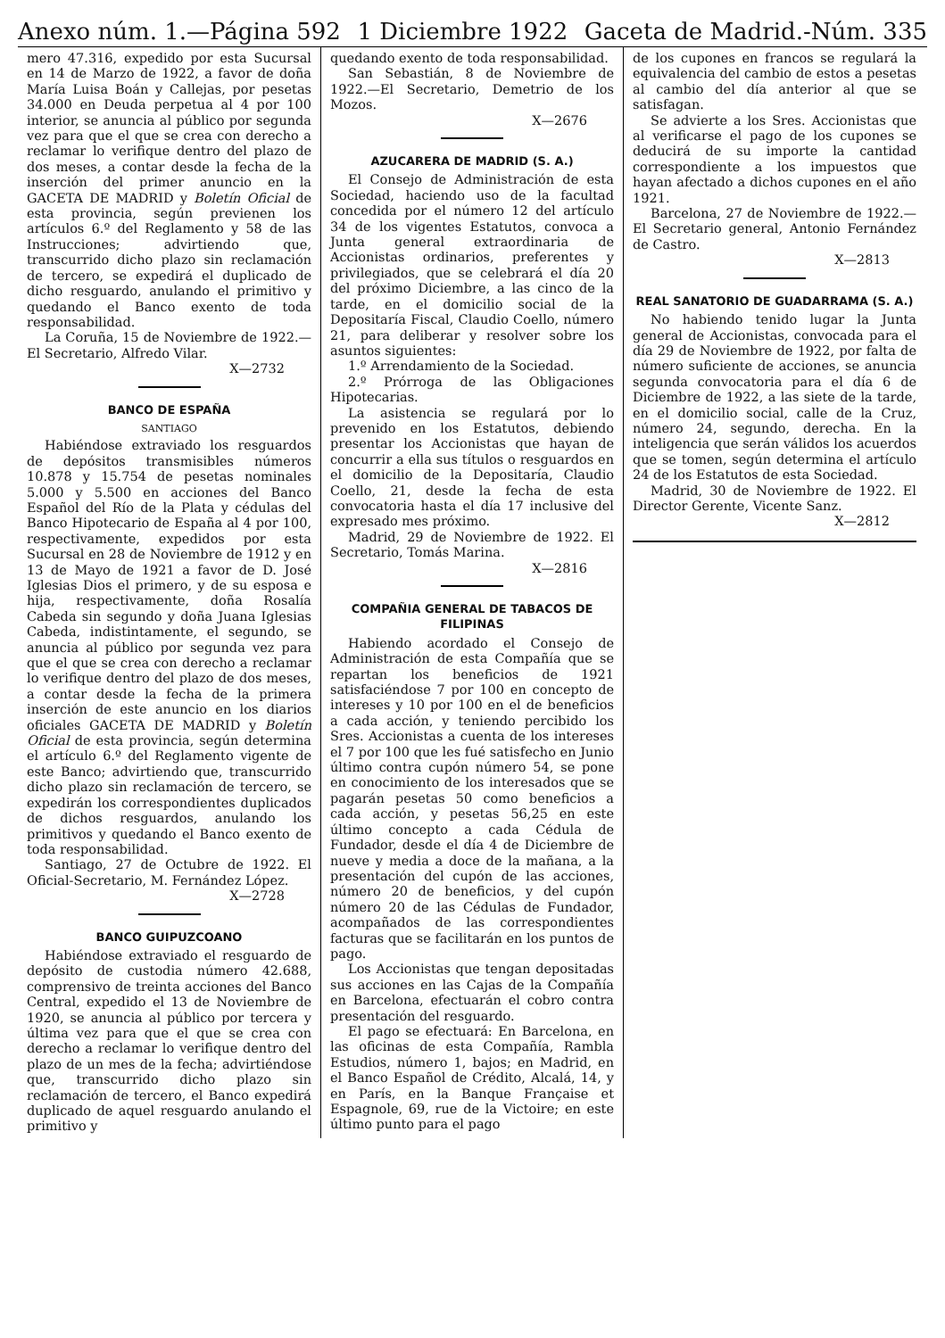Anexo núm. 1.—Página 592 1 Diciembre 1922 Gaceta de Madrid.-Núm. 335
mero 47.316, expedido por esta Sucursal en 14 de Marzo de 1922, a favor de doña María Luisa Boán y Callejas, por pesetas 34.000 en Deuda perpetua al 4 por 100 interior, se anuncia al público por segunda vez para que el que se crea con derecho a reclamar lo verifique dentro del plazo de dos meses, a contar desde la fecha de la inserción del primer anuncio en la GACETA DE MADRID y Boletín Oficial de esta provincia, según previenen los artículos 6.º del Reglamento y 58 de las Instrucciones; advirtiendo que, transcurrido dicho plazo sin reclamación de tercero, se expedirá el duplicado de dicho resguardo, anulando el primitivo y quedando el Banco exento de toda responsabilidad.
La Coruña, 15 de Noviembre de 1922.—El Secretario, Alfredo Vilar.
X—2732
BANCO DE ESPAÑA
SANTIAGO
Habiéndose extraviado los resguardos de depósitos transmisibles números 10.878 y 15.754 de pesetas nominales 5.000 y 5.500 en acciones del Banco Español del Río de la Plata y cédulas del Banco Hipotecario de España al 4 por 100, respectivamente, expedidos por esta Sucursal en 28 de Noviembre de 1912 y en 13 de Mayo de 1921 a favor de D. José Iglesias Dios el primero, y de su esposa e hija, respectivamente, doña Rosalía Cabeda sin segundo y doña Juana Iglesias Cabeda, indistintamente, el segundo, se anuncia al público por segunda vez para que el que se crea con derecho a reclamar lo verifique dentro del plazo de dos meses, a contar desde la fecha de la primera inserción de este anuncio en los diarios oficiales GACETA DE MADRID y Boletín Oficial de esta provincia, según determina el artículo 6.º del Reglamento vigente de este Banco; advirtiendo que, transcurrido dicho plazo sin reclamación de tercero, se expedirán los correspondientes duplicados de dichos resguardos, anulando los primitivos y quedando el Banco exento de toda responsabilidad.
Santiago, 27 de Octubre de 1922. El Oficial-Secretario, M. Fernández López.
X—2728
BANCO GUIPUZCOANO
Habiéndose extraviado el resguardo de depósito de custodia número 42.688, comprensivo de treinta acciones del Banco Central, expedido el 13 de Noviembre de 1920, se anuncia al público por tercera y última vez para que el que se crea con derecho a reclamar lo verifique dentro del plazo de un mes de la fecha; advirtiéndose que, transcurrido dicho plazo sin reclamación de tercero, el Banco expedirá duplicado de aquel resguardo anulando el primitivo y
quedando exento de toda responsabilidad.
San Sebastián, 8 de Noviembre de 1922.—El Secretario, Demetrio de los Mozos.
X—2676
AZUCARERA DE MADRID (S. A.)
El Consejo de Administración de esta Sociedad, haciendo uso de la facultad concedida por el número 12 del artículo 34 de los vigentes Estatutos, convoca a Junta general extraordinaria de Accionistas ordinarios, preferentes y privilegiados, que se celebrará el día 20 del próximo Diciembre, a las cinco de la tarde, en el domicilio social de la Depositaría Fiscal, Claudio Coello, número 21, para deliberar y resolver sobre los asuntos siguientes:
1.º Arrendamiento de la Sociedad.
2.º Prórroga de las Obligaciones Hipotecarias.
La asistencia se regulará por lo prevenido en los Estatutos, debiendo presentar los Accionistas que hayan de concurrir a ella sus títulos o resguardos en el domicilio de la Depositaría, Claudio Coello, 21, desde la fecha de esta convocatoria hasta el día 17 inclusive del expresado mes próximo.
Madrid, 29 de Noviembre de 1922. El Secretario, Tomás Marina.
X—2816
COMPAÑIA GENERAL DE TABACOS DE FILIPINAS
Habiendo acordado el Consejo de Administración de esta Compañía que se repartan los beneficios de 1921 satisfaciéndose 7 por 100 en concepto de intereses y 10 por 100 en el de beneficios a cada acción, y teniendo percibido los Sres. Accionistas a cuenta de los intereses el 7 por 100 que les fué satisfecho en Junio último contra cupón número 54, se pone en conocimiento de los interesados que se pagarán pesetas 50 como beneficios a cada acción, y pesetas 56,25 en este último concepto a cada Cédula de Fundador, desde el día 4 de Diciembre de nueve y media a doce de la mañana, a la presentación del cupón de las acciones, número 20 de beneficios, y del cupón número 20 de las Cédulas de Fundador, acompañados de las correspondientes facturas que se facilitarán en los puntos de pago.
Los Accionistas que tengan depositadas sus acciones en las Cajas de la Compañía en Barcelona, efectuarán el cobro contra presentación del resguardo.
El pago se efectuará: En Barcelona, en las oficinas de esta Compañía, Rambla Estudios, número 1, bajos; en Madrid, en el Banco Español de Crédito, Alcalá, 14, y en París, en la Banque Française et Espagnole, 69, rue de la Victoire; en este último punto para el pago
de los cupones en francos se regulará la equivalencia del cambio de estos a pesetas al cambio del día anterior al que se satisfagan.
Se advierte a los Sres. Accionistas que al verificarse el pago de los cupones se deducirá de su importe la cantidad correspondiente a los impuestos que hayan afectado a dichos cupones en el año 1921.
Barcelona, 27 de Noviembre de 1922.—El Secretario general, Antonio Fernández de Castro.
X—2813
REAL SANATORIO DE GUADARRAMA (S. A.)
No habiendo tenido lugar la Junta general de Accionistas, convocada para el día 29 de Noviembre de 1922, por falta de número suficiente de acciones, se anuncia segunda convocatoria para el día 6 de Diciembre de 1922, a las siete de la tarde, en el domicilio social, calle de la Cruz, número 24, segundo, derecha. En la inteligencia que serán válidos los acuerdos que se tomen, según determina el artículo 24 de los Estatutos de esta Sociedad.
Madrid, 30 de Noviembre de 1922. El Director Gerente, Vicente Sanz.
X—2812